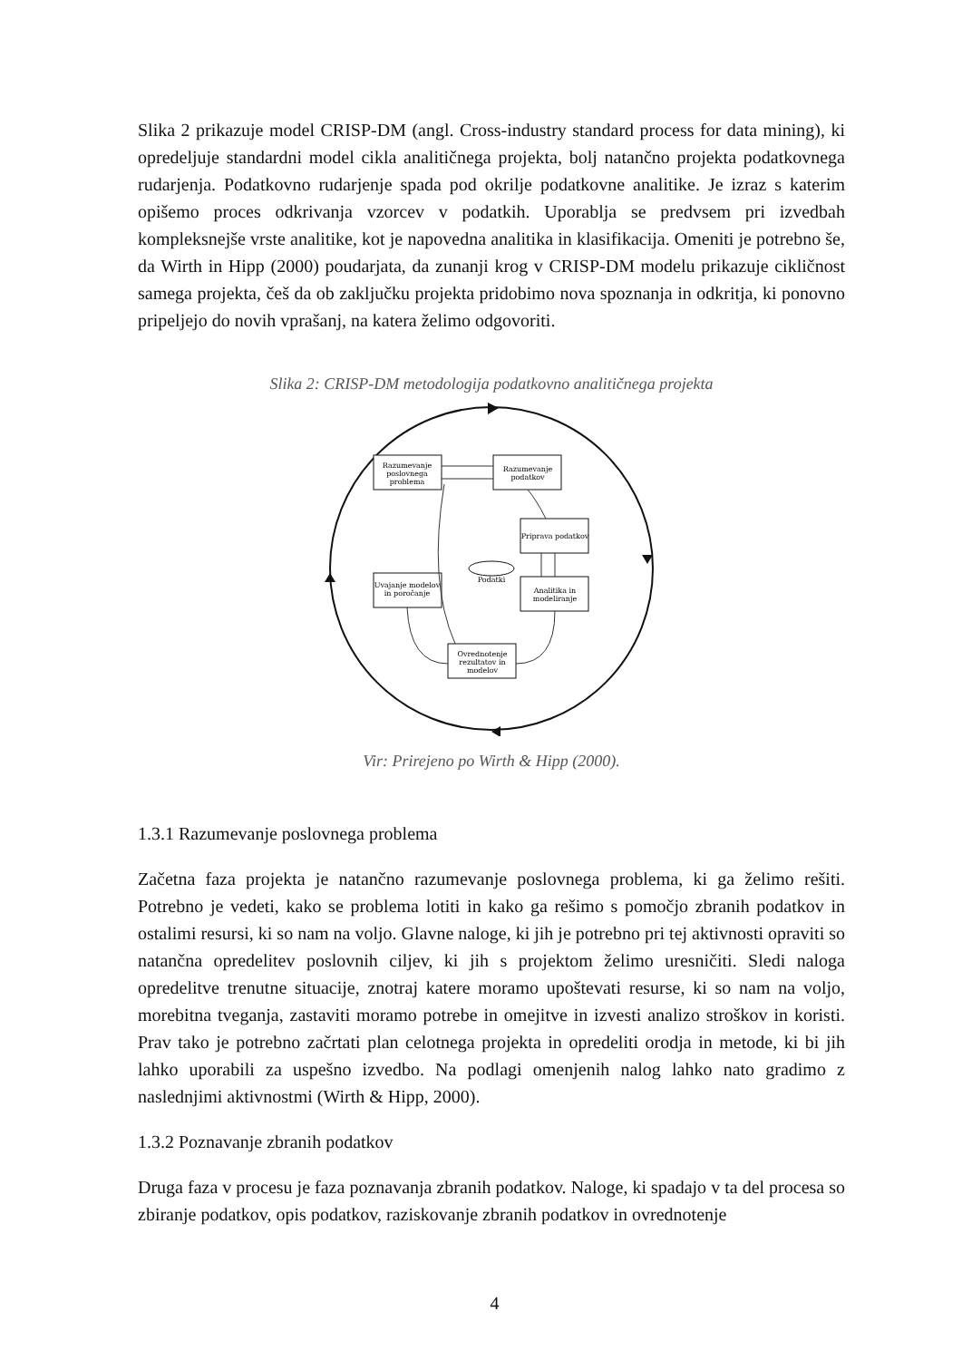Slika 2 prikazuje model CRISP-DM (angl. Cross-industry standard process for data mining), ki opredeljuje standardni model cikla analitičnega projekta, bolj natančno projekta podatkovnega rudarjenja. Podatkovno rudarjenje spada pod okrilje podatkovne analitike. Je izraz s katerim opišemo proces odkrivanja vzorcev v podatkih. Uporablja se predvsem pri izvedbah kompleksnejše vrste analitike, kot je napovedna analitika in klasifikacija. Omeniti je potrebno še, da Wirth in Hipp (2000) poudarjata, da zunanji krog v CRISP-DM modelu prikazuje cikličnost samega projekta, češ da ob zaključku projekta pridobimo nova spoznanja in odkritja, ki ponovno pripeljejo do novih vprašanj, na katera želimo odgovoriti.
Slika 2: CRISP-DM metodologija podatkovno analitičnega projekta
Razumevanje
poslovnega
problema
Razumevanje
podatkov
Priprava podatkov
Analitika in
modeliranje
Uvajanje modelov
in poročanje
Ovrednotenje
rezultatov in
modelov
Podatki
Vir: Prirejeno po Wirth & Hipp (2000).
1.3.1 Razumevanje poslovnega problema
Začetna faza projekta je natančno razumevanje poslovnega problema, ki ga želimo rešiti. Potrebno je vedeti, kako se problema lotiti in kako ga rešimo s pomočjo zbranih podatkov in ostalimi resursi, ki so nam na voljo. Glavne naloge, ki jih je potrebno pri tej aktivnosti opraviti so natančna opredelitev poslovnih ciljev, ki jih s projektom želimo uresničiti. Sledi naloga opredelitve trenutne situacije, znotraj katere moramo upoštevati resurse, ki so nam na voljo, morebitna tveganja, zastaviti moramo potrebe in omejitve in izvesti analizo stroškov in koristi. Prav tako je potrebno začrtati plan celotnega projekta in opredeliti orodja in metode, ki bi jih lahko uporabili za uspešno izvedbo. Na podlagi omenjenih nalog lahko nato gradimo z naslednjimi aktivnostmi (Wirth & Hipp, 2000).
1.3.2 Poznavanje zbranih podatkov
Druga faza v procesu je faza poznavanja zbranih podatkov. Naloge, ki spadajo v ta del procesa so zbiranje podatkov, opis podatkov, raziskovanje zbranih podatkov in ovrednotenje
4